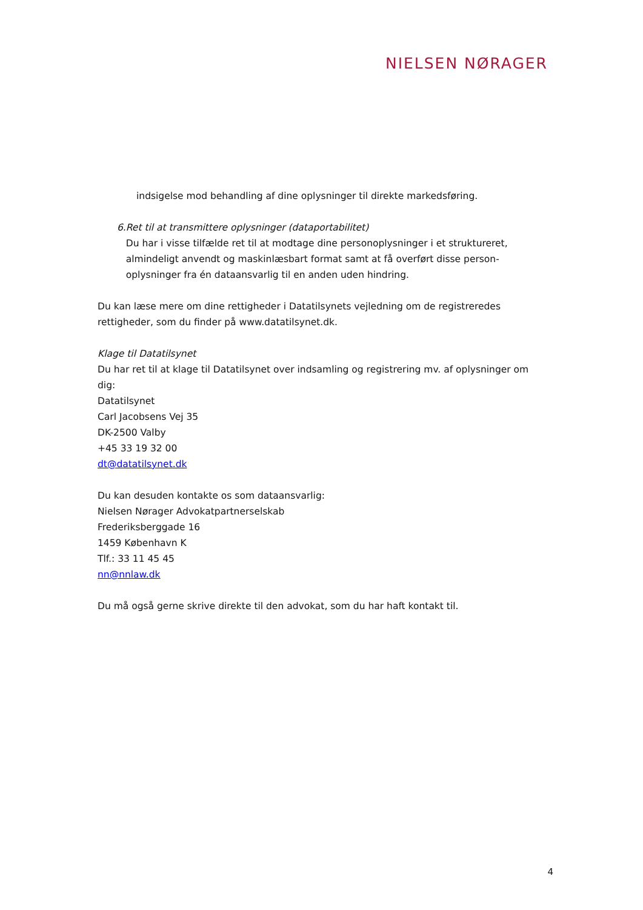NIELSEN NØRAGER
indsigelse mod behandling af dine oplysninger til direkte markedsføring.
6. Ret til at transmittere oplysninger (dataportabilitet)
Du har i visse tilfælde ret til at modtage dine personoplysninger i et struktureret, almindeligt anvendt og maskinlæsbart format samt at få overført disse person-oplysninger fra én dataansvarlig til en anden uden hindring.
Du kan læse mere om dine rettigheder i Datatilsynets vejledning om de registreredes rettigheder, som du finder på www.datatilsynet.dk.
Klage til Datatilsynet
Du har ret til at klage til Datatilsynet over indsamling og registrering mv. af oplysninger om dig:
Datatilsynet
Carl Jacobsens Vej 35
DK-2500 Valby
+45 33 19 32 00
dt@datatilsynet.dk
Du kan desuden kontakte os som dataansvarlig:
Nielsen Nørager Advokatpartnerselskab
Frederiksberggade 16
1459 København K
Tlf.: 33 11 45 45
nn@nnlaw.dk
Du må også gerne skrive direkte til den advokat, som du har haft kontakt til.
4